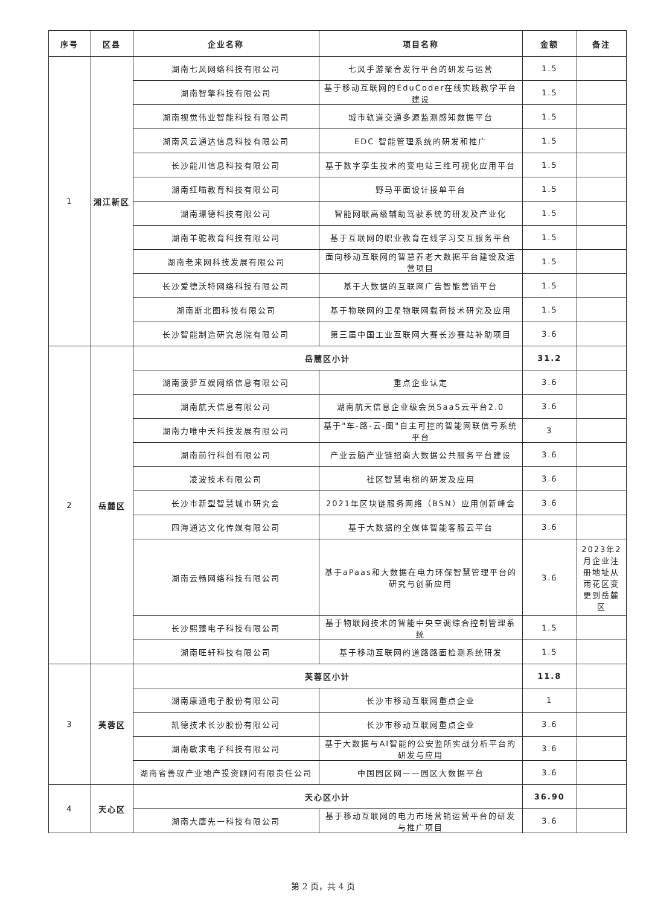| 序号 | 区县 | 企业名称 | 项目名称 | 金额 | 备注 |
| --- | --- | --- | --- | --- | --- |
| 1 | 湘江新区 | 湖南七风网络科技有限公司 | 七风手游聚合发行平台的研发与运营 | 1.5 | |
| | | 湖南智擎科技有限公司 | 基于移动互联网的EduCoder在线实践教学平台建设 | 1.5 | |
| | | 湖南视觉伟业智能科技有限公司 | 城市轨道交通多源监测感知数据平台 | 1.5 | |
| | | 湖南风云通达信息科技有限公司 | EDC 智能管理系统的研发和推广 | 1.5 | |
| | | 长沙能川信息科技有限公司 | 基于数字孪生技术的变电站三维可视化应用平台 | 1.5 | |
| | | 湖南红喵教育科技有限公司 | 野马平面设计接单平台 | 1.5 | |
| | | 湖南璟德科技有限公司 | 智能网联高级辅助驾驶系统的研发及产业化 | 1.5 | |
| | | 湖南羊驼教育科技有限公司 | 基于互联网的职业教育在线学习交互服务平台 | 1.5 | |
| | | 湖南老来网科技发展有限公司 | 面向移动互联网的智慧养老大数据平台建设及运营项目 | 1.5 | |
| | | 长沙爱德沃特网络科技有限公司 | 基于大数据的互联网广告智能营销平台 | 1.5 | |
| | | 湖南斯北图科技有限公司 | 基于物联网的卫星物联网载荷技术研究及应用 | 1.5 | |
| | | 长沙智能制造研究总院有限公司 | 第三届中国工业互联网大赛长沙赛站补助项目 | 3.6 | |
| 2 | 岳麓区 | 岳麓区小计 | | 31.2 | |
| | | 湖南菠萝互娱网络信息有限公司 | 重点企业认定 | 3.6 | |
| | | 湖南航天信息有限公司 | 湖南航天信息企业级会员SaaS云平台2.0 | 3.6 | |
| | | 湖南力唯中天科技发展有限公司 | 基于"车-路-云-图"自主可控的智能网联信号系统平台 | 3 | |
| | | 湖南前行科创有限公司 | 产业云脑产业链招商大数据公共服务平台建设 | 3.6 | |
| | | 凌波技术有限公司 | 社区智慧电梯的研发及应用 | 3.6 | |
| | | 长沙市新型智慧城市研究会 | 2021年区块链服务网络（BSN）应用创新峰会 | 3.6 | |
| | | 四海通达文化传媒有限公司 | 基于大数据的全媒体智能客服云平台 | 3.6 | |
| | | 湖南云畅网络科技有限公司 | 基于aPaas和大数据在电力环保智慧管理平台的研究与创新应用 | 3.6 | 2023年2月企业注册地址从雨花区变更到岳麓区 |
| | | 长沙熙臻电子科技有限公司 | 基于物联网技术的智能中央空调综合控制管理系统 | 1.5 | |
| | | 湖南旺轩科技有限公司 | 基于移动互联网的道路路面检测系统研发 | 1.5 | |
| 3 | 芙蓉区 | 芙蓉区小计 | | 11.8 | |
| | | 湖南康通电子股份有限公司 | 长沙市移动互联网重点企业 | 1 | |
| | | 凯德技术长沙股份有限公司 | 长沙市移动互联网重点企业 | 3.6 | |
| | | 湖南敏求电子科技有限公司 | 基于大数据与AI智能的公安监所实战分析平台的研发与应用 | 3.6 | |
| | | 湖南省善驭产业地产投资顾问有限责任公司 | 中国园区网——园区大数据平台 | 3.6 | |
| 4 | 天心区 | 天心区小计 | | 36.90 | |
| | | 湖南大唐先一科技有限公司 | 基于移动互联网的电力市场营销运营平台的研发与推广项目 | 3.6 | |
第 2 页，共 4 页